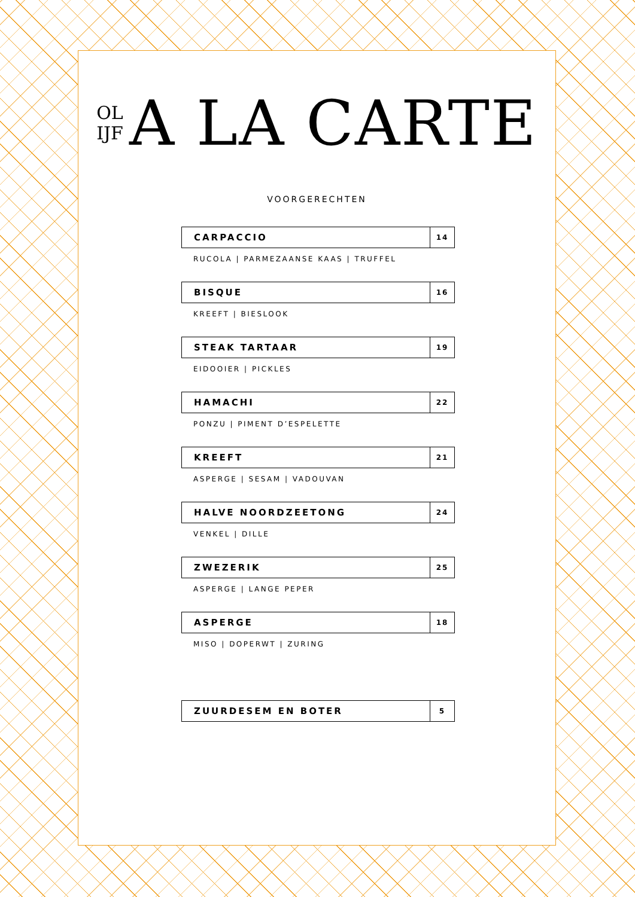OL
IJF
A LA CARTE
VOORGERECHTEN
CARPACCIO
14
RUCOLA | PARMEZAANSE KAAS | TRUFFEL
BISQUE
16
KREEFT | BIESLOOK
STEAK TARTAAR
19
EIDOOIER | PICKLES
HAMACHI
22
PONZU | PIMENT D’ESPELETTE
KREEFT
21
ASPERGE | SESAM | VADOUVAN
HALVE NOORDZEETONG
24
VENKEL | DILLE
ZWEZERIK
25
ASPERGE | LANGE PEPER
ASPERGE
18
MISO | DOPERWT | ZURING
ZUURDESEM EN BOTER
5